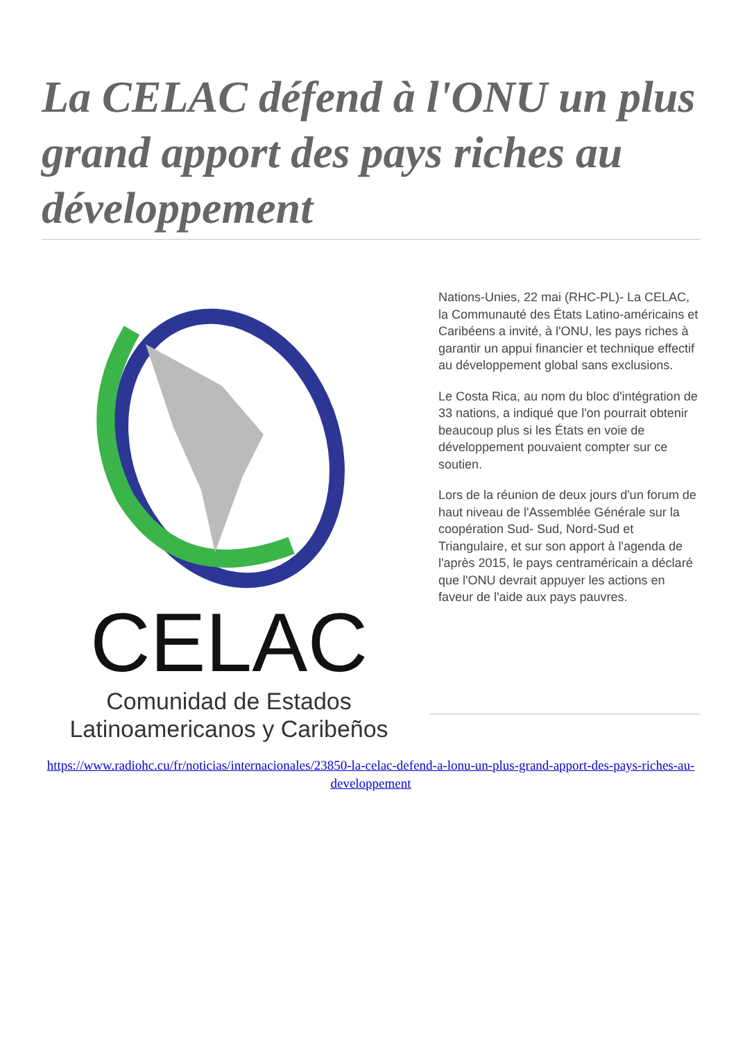La CELAC défend à l'ONU un plus grand apport des pays riches au développement
CELAC
Comunidad de Estados
Latinoamericanos y Caribeños
Nations-Unies, 22 mai (RHC-PL)- La CELAC, la Communauté des États Latino-américains et Caribéens a invité, à l'ONU, les pays riches à garantir un appui financier et technique effectif au développement global sans exclusions.
Le Costa Rica, au nom du bloc d'intégration de 33 nations, a indiqué que l'on pourrait obtenir beaucoup plus si les États en voie de développement pouvaient compter sur ce soutien.
Lors de la réunion de deux jours d'un forum de haut niveau de l'Assemblée Générale sur la coopération Sud- Sud, Nord-Sud et Triangulaire, et sur son apport à l'agenda de l'après 2015, le pays centraméricain a déclaré que l'ONU devrait appuyer les actions en faveur de l'aide aux pays pauvres.
https://www.radiohc.cu/fr/noticias/internacionales/23850-la-celac-defend-a-lonu-un-plus-grand-apport-des-pays-riches-au-developpement